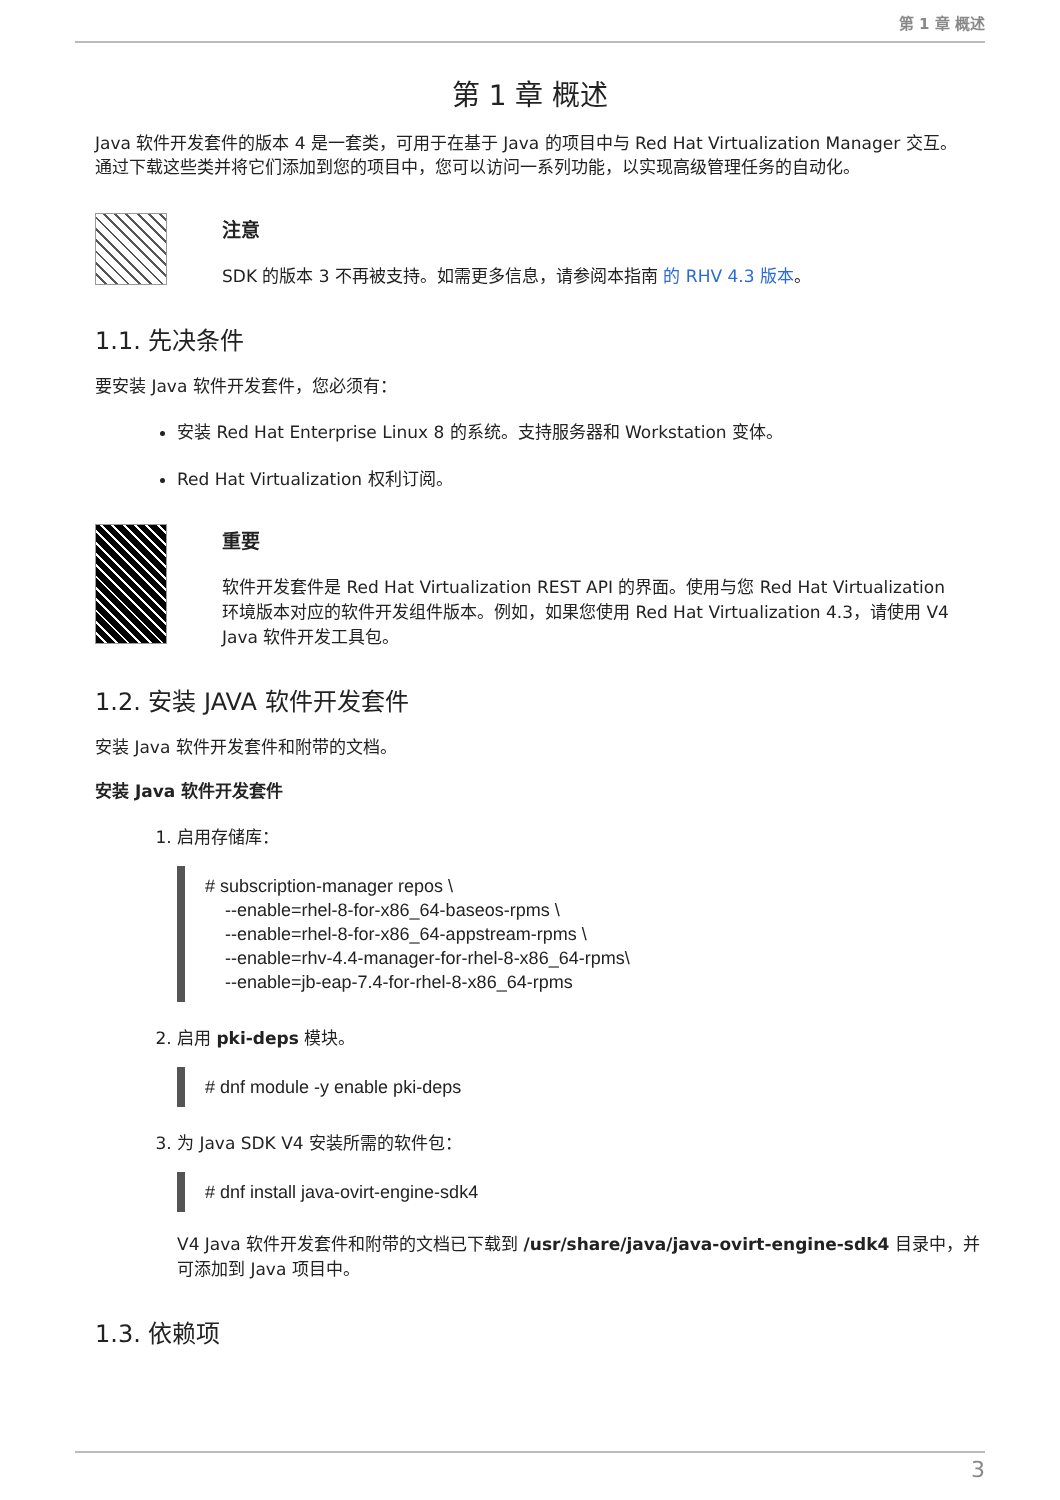第 1 章 概述
第 1 章 概述
Java 软件开发套件的版本 4 是一套类，可用于在基于 Java 的项目中与 Red Hat Virtualization Manager 交互。通过下载这些类并将它们添加到您的项目中，您可以访问一系列功能，以实现高级管理任务的自动化。
注意
SDK 的版本 3 不再被支持。如需更多信息，请参阅本指南 的 RHV 4.3 版本。
1.1. 先决条件
要安装 Java 软件开发套件，您必须有：
安装 Red Hat Enterprise Linux 8 的系统。支持服务器和 Workstation 变体。
Red Hat Virtualization 权利订阅。
重要
软件开发套件是 Red Hat Virtualization REST API 的界面。使用与您 Red Hat Virtualization 环境版本对应的软件开发组件版本。例如，如果您使用 Red Hat Virtualization 4.3，请使用 V4 Java 软件开发工具包。
1.2. 安装 JAVA 软件开发套件
安装 Java 软件开发套件和附带的文档。
安装 Java 软件开发套件
1. 启用存储库：
# subscription-manager repos \
    --enable=rhel-8-for-x86_64-baseos-rpms \
    --enable=rhel-8-for-x86_64-appstream-rpms \
    --enable=rhv-4.4-manager-for-rhel-8-x86_64-rpms\
    --enable=jb-eap-7.4-for-rhel-8-x86_64-rpms
2. 启用 pki-deps 模块。
# dnf module -y enable pki-deps
3. 为 Java SDK V4 安装所需的软件包：
# dnf install java-ovirt-engine-sdk4
V4 Java 软件开发套件和附带的文档已下载到 /usr/share/java/java-ovirt-engine-sdk4 目录中，并可添加到 Java 项目中。
1.3. 依赖项
3